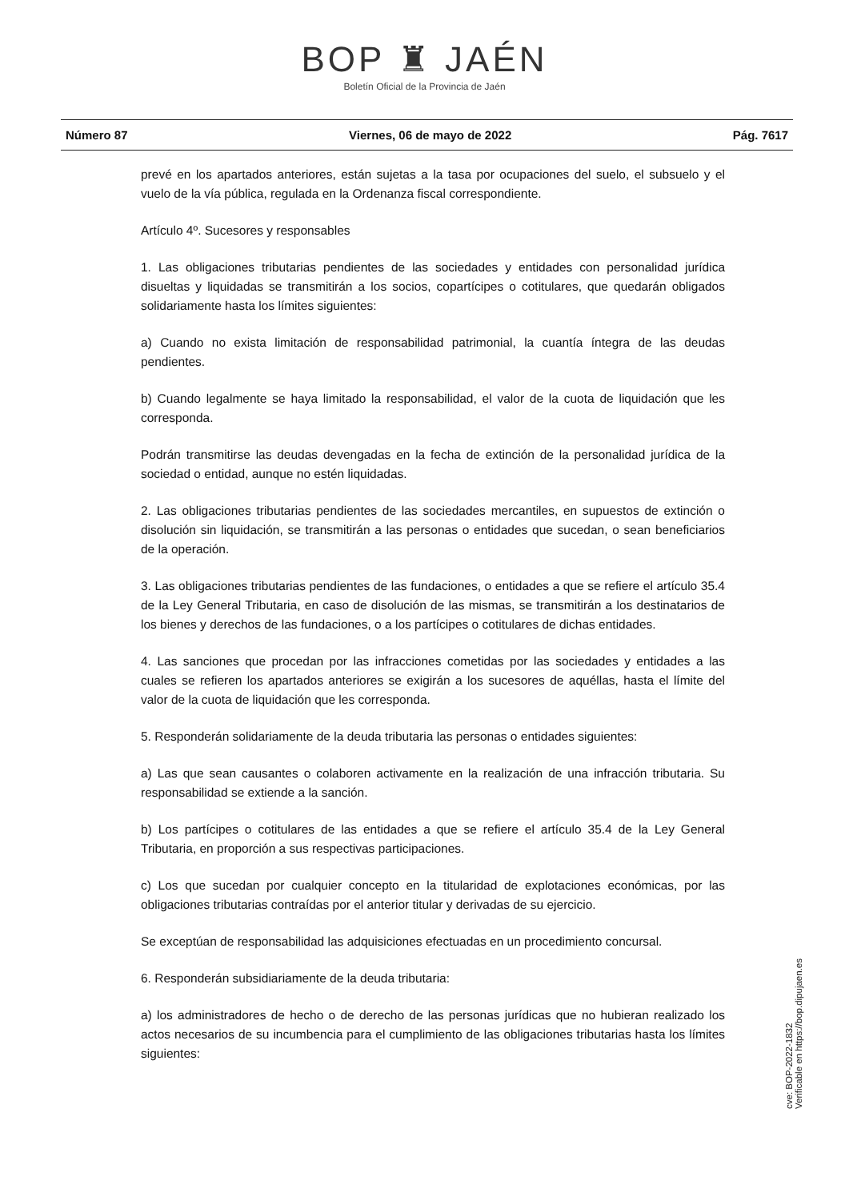BOP ♜ JAÉN
Boletín Oficial de la Provincia de Jaén
Número 87 Viernes, 06 de mayo de 2022 Pág. 7617
prevé en los apartados anteriores, están sujetas a la tasa por ocupaciones del suelo, el subsuelo y el vuelo de la vía pública, regulada en la Ordenanza fiscal correspondiente.
Artículo 4º. Sucesores y responsables
1. Las obligaciones tributarias pendientes de las sociedades y entidades con personalidad jurídica disueltas y liquidadas se transmitirán a los socios, copartícipes o cotitulares, que quedarán obligados solidariamente hasta los límites siguientes:
a) Cuando no exista limitación de responsabilidad patrimonial, la cuantía íntegra de las deudas pendientes.
b) Cuando legalmente se haya limitado la responsabilidad, el valor de la cuota de liquidación que les corresponda.
Podrán transmitirse las deudas devengadas en la fecha de extinción de la personalidad jurídica de la sociedad o entidad, aunque no estén liquidadas.
2. Las obligaciones tributarias pendientes de las sociedades mercantiles, en supuestos de extinción o disolución sin liquidación, se transmitirán a las personas o entidades que sucedan, o sean beneficiarios de la operación.
3. Las obligaciones tributarias pendientes de las fundaciones, o entidades a que se refiere el artículo 35.4 de la Ley General Tributaria, en caso de disolución de las mismas, se transmitirán a los destinatarios de los bienes y derechos de las fundaciones, o a los partícipes o cotitulares de dichas entidades.
4. Las sanciones que procedan por las infracciones cometidas por las sociedades y entidades a las cuales se refieren los apartados anteriores se exigirán a los sucesores de aquéllas, hasta el límite del valor de la cuota de liquidación que les corresponda.
5. Responderán solidariamente de la deuda tributaria las personas o entidades siguientes:
a) Las que sean causantes o colaboren activamente en la realización de una infracción tributaria. Su responsabilidad se extiende a la sanción.
b) Los partícipes o cotitulares de las entidades a que se refiere el artículo 35.4 de la Ley General Tributaria, en proporción a sus respectivas participaciones.
c) Los que sucedan por cualquier concepto en la titularidad de explotaciones económicas, por las obligaciones tributarias contraídas por el anterior titular y derivadas de su ejercicio.
Se exceptúan de responsabilidad las adquisiciones efectuadas en un procedimiento concursal.
6. Responderán subsidiariamente de la deuda tributaria:
a) los administradores de hecho o de derecho de las personas jurídicas que no hubieran realizado los actos necesarios de su incumbencia para el cumplimiento de las obligaciones tributarias hasta los límites siguientes:
cve: BOP-2022-1832
Verificable en https://bop.dipujaen.es